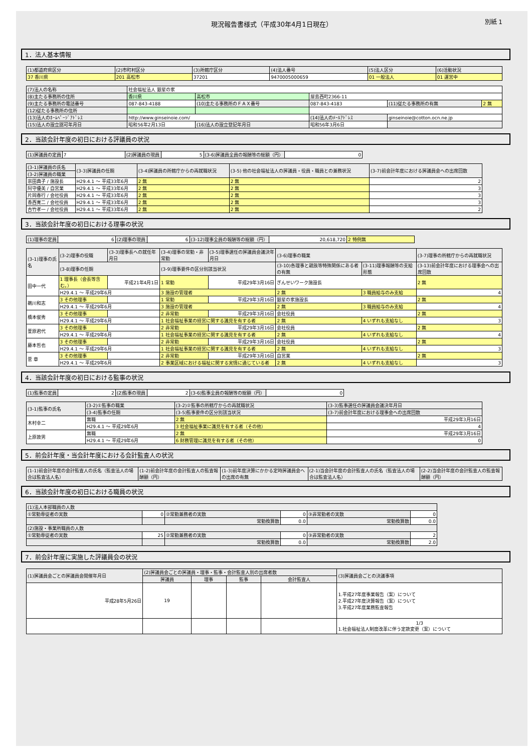現況報告書様式（平成30年4月1日現在） 別紙 1
1．法人基本情報
| (1)都道府県区分 | (2)市町村区分 | (3)所轄庁区分 | (4)法人番号 | (5)法人区分 | (6)活動状況 |
| 37 香川県 | 201 高松市 | 37201 | 9470005000659 | 01 一般法人 | 01 運営中 |
| (7)法人の名称 | 社会福祉法人 銀星の家 | | | | |
| (8)主たる事務所の住所 | 香川県 | 高松市 | 屋島西町2366-11 | | |
| (9)主たる事務所の電話番号 | 087-843-4188 | (10)主たる事務所のＦＡＸ番号 | 087-843-4183 | (11)従たる事務所の有無 | 2 無 |
| (12)従たる事務所の住所 | | | | | |
| (13)法人のﾎｰﾑﾍﾟｰｼﾞｱﾄﾞﾚｽ | http://www.ginseinoie.com/ | | (14)法人のﾒｰﾙｱﾄﾞﾚｽ | ginseinoie@cotton.ocn.ne.jp | |
| (15)法人の設立認可年月日 | 昭和56年2月13日 | (16)法人の設立登記年月日 | 昭和56年3月6日 | | |
2．当該会計年度の初日における評議員の状況
| (1)評議員の定員 | 7 | (2)評議員の現員 | 5 | (3-6)評議員全員の報酬等の総額（円） | 0 |
| (3-1)評議員の氏名 | | (3-3)評議員の任期 | (3-4)評議員の所轄庁からの再就職状況 | (3-5) 他の社会福祉法人の評議員・役員・職員との兼務状況 | (3-7)前会計年度における評議員会への出席回数 |
| (3-2)評議員の職業 | | | | | |
| 宗田典子 / 施設長 | H29.4.1 ～ 平成33年6月 | | 2 無 | 2 無 | 2 |
| 阿守優美 / 自営業 | H29.4.1 ～ 平成33年6月 | | 2 無 | 2 無 | 3 |
| 片岡春行 / 会社役員 | H29.4.1 ～ 平成33年6月 | | 2 無 | 2 無 | 3 |
| 香西寛二 / 会社役員 | H29.4.1 ～ 平成33年6月 | | 2 無 | 2 無 | 3 |
| 古竹孝一 / 会社役員 | H29.4.1 ～ 平成33年6月 | | 2 無 | 2 無 | 2 |
3．当該会計年度の初日における理事の状況
| (1)理事の定員 | 6 | (2)理事の現員 | 6 | (3-12)理事全員の報酬等の総額（円） | 20,618,720 | 2 特例無 |
| (3-1)理事の氏名 | (3-2)理事の役職 | (3-3)理事長への就任年月日 | (3-4)理事の常勤・非常勤 | (3-5)理事選任の評議員会議決年月日 | (3-6)理事の職業 | | (3-7)理事の所轄庁からの再就職状況 |
| | (3-8)理事の任期 | | (3-9)理事要件の区分別該当状況 | | (3-10)各理事と親族等特殊関係にある者の有無 | (3-11)理事報酬等の支給形態 | (3-13)前会計年度における理事会への出席回数 |
| 田中一代 | 1 理事長（会長等含む。） | 平成21年4月1日 | 1 常勤 | 平成29年3月16日 | ぎんせいワーク施設長 | | 2 無 |
| | H29.4.1 ～ 平成29年6月 | | 3 施設の管理者 | | 2 無 | 3 職員給与のみ支給 | 4 |
| 鵜川和志 | 3 その他理事 | | 1 常勤 | 平成29年3月16日 | 銀星の家施設長 | | 2 無 |
| | H29.4.1 ～ 平成29年6月 | | 3 施設の管理者 | | 2 無 | 3 職員給与のみ支給 | 4 |
| 橋本俊秀 | 3 その他理事 | | 2 非常勤 | 平成29年3月16日 | 会社役員 | | 2 無 |
| | H29.4.1 ～ 平成29年6月 | | 1 社会福祉事業の経営に関する識見を有する者 | | 2 無 | 4 いずれも支給なし | 3 |
| 萱原君代 | 3 その他理事 | | 2 非常勤 | 平成29年3月16日 | 会社役員 | | 2 無 |
| | H29.4.1 ～ 平成29年6月 | | 1 社会福祉事業の経営に関する識見を有する者 | | 2 無 | 4 いずれも支給なし | 4 |
| 藤本哲也 | 3 その他理事 | | 2 非常勤 | 平成29年3月16日 | 会社役員 | | 2 無 |
| | H29.4.1 ～ 平成29年6月 | | 1 社会福祉事業の経営に関する識見を有する者 | | 2 無 | 4 いずれも支給なし | 3 |
| 菅 章 | 3 その他理事 | | 2 非常勤 | 平成29年3月16日 | 自営業 | | 2 無 |
| | H29.4.1 ～ 平成29年6月 | | 2 事業区域における福祉に関する実情に通じている者 | | 2 無 | 4 いずれも支給なし | 3 |
4．当該会計年度の初日における監事の状況
| (1)監事の定員 | 2 | (2)監事の現員 | 2 | (3-6)監事全員の報酬等の総額（円） | 0 |
| (3-1)監事の氏名 | (3-2)①監事の職業 | (3-2)②監事の所轄庁からの再就職状況 | (3-3)監事選任の評議員会議決年月日 |
| | (3-4)監事の任期 | (3-5)監事要件の区分別該当状況 | (3-7)前会計年度における理事会への出席回数 |
| 木村幸二 | 無職 | 2 無 | 平成29年3月16日 |
| | H29.4.1 ～ 平成29年6月 | 3 社会福祉事業に識見を有する者（その他） | 4 |
| 上原敦男 | 無職 | 2 無 | 平成29年3月16日 |
| | H29.4.1 ～ 平成29年6月 | 6 財務管理に識見を有する者（その他） | 0 |
5．前会計年度・当会計年度における会計監査人の状況
| (1-1)前会計年度の会計監査人の氏名（監査法人の場合は監査法人名） | (1-2)前会計年度の会計監査人の監査報酬額（円） | (1-3)前年度決算にかかる定時評議員会への出席の有無 | (2-1)当会計年度の会計監査人の氏名（監査法人の場合は監査法人名） | (2-2)当会計年度の会計監査人の監査報酬額（円） |
6．当該会計年度の初日における職員の状況
| (1)法人本部職員の人数 | | | | | |
| ①常勤専従者の実数 | 0 | ②常勤兼務者の実数 | 0 | ③非常勤者の実数 | 0 |
| | | 常勤換算数 | 0.0 | 常勤換算数 | 0.0 |
| (2)施設・事業所職員の人数 | | | | | |
| ①常勤専従者の実数 | 25 | ②常勤兼務者の実数 | 0 | ③非常勤者の実数 | 2 |
| | | 常勤換算数 | 0.0 | 常勤換算数 | 2.0 |
7．前会計年度に実施した評議員会の状況
| (1)評議員会ごとの評議員会開催年月日 | (2)評議員会ごとの評議員・理事・監事・会計監査人別の出席者数 | | | | (3)評議員会ごとの決議事項 |
| | 評議員 | 理事 | 監事 | 会計監査人 | |
| 平成28年5月26日 | 19 | | | | 1.平成27年度事業報告（案）について 2.平成27年度決算報告（案）について 3.平成27年度業務監査報告 |
| | | | | | 1/3 1.社会福祉法人制度改革に伴う定款変更（案）について |